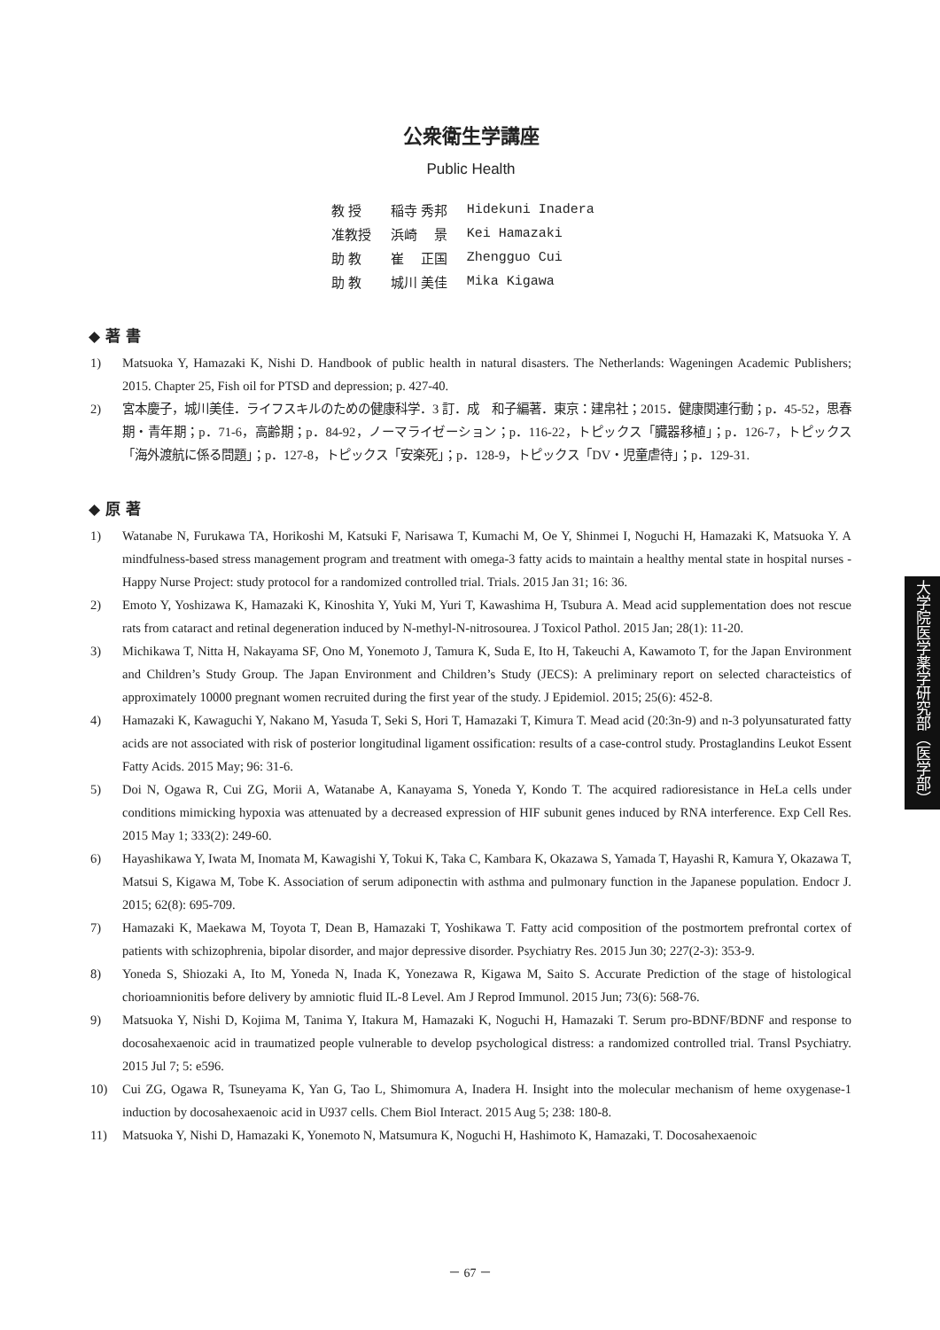公衆衛生学講座
Public Health
| 教 授 | 稲寺 秀邦 | Hidekuni Inadera |
| 准教授 | 浜崎 景 | Kei Hamazaki |
| 助 教 | 崔 正国 | Zhengguo Cui |
| 助 教 | 城川 美佳 | Mika Kigawa |
◆ 著 書
1) Matsuoka Y, Hamazaki K, Nishi D. Handbook of public health in natural disasters. The Netherlands: Wageningen Academic Publishers; 2015. Chapter 25, Fish oil for PTSD and depression; p. 427-40.
2) 宮本慶子，城川美佳．ライフスキルのための健康科学．3 訂．成　和子編著．東京：建帛社；2015．健康関連行動；p．45-52，思春期・青年期；p．71-6，高齢期；p．84-92，ノーマライゼーション；p．116-22，トピックス「臓器移植」；p．126-7，トピックス「海外渡航に係る問題」；p．127-8，トピックス「安楽死」；p．128-9，トピックス「DV・児童虐待」；p．129-31.
◆ 原 著
1) Watanabe N, Furukawa TA, Horikoshi M, Katsuki F, Narisawa T, Kumachi M, Oe Y, Shinmei I, Noguchi H, Hamazaki K, Matsuoka Y. A mindfulness-based stress management program and treatment with omega-3 fatty acids to maintain a healthy mental state in hospital nurses - Happy Nurse Project: study protocol for a randomized controlled trial. Trials. 2015 Jan 31; 16: 36.
2) Emoto Y, Yoshizawa K, Hamazaki K, Kinoshita Y, Yuki M, Yuri T, Kawashima H, Tsubura A. Mead acid supplementation does not rescue rats from cataract and retinal degeneration induced by N-methyl-N-nitrosourea. J Toxicol Pathol. 2015 Jan; 28(1): 11-20.
3) Michikawa T, Nitta H, Nakayama SF, Ono M, Yonemoto J, Tamura K, Suda E, Ito H, Takeuchi A, Kawamoto T, for the Japan Environment and Children’s Study Group. The Japan Environment and Children’s Study (JECS): A preliminary report on selected characteistics of approximately 10000 pregnant women recruited during the first year of the study. J Epidemiol. 2015; 25(6): 452-8.
4) Hamazaki K, Kawaguchi Y, Nakano M, Yasuda T, Seki S, Hori T, Hamazaki T, Kimura T. Mead acid (20:3n-9) and n-3 polyunsaturated fatty acids are not associated with risk of posterior longitudinal ligament ossification: results of a case-control study. Prostaglandins Leukot Essent Fatty Acids. 2015 May; 96: 31-6.
5) Doi N, Ogawa R, Cui ZG, Morii A, Watanabe A, Kanayama S, Yoneda Y, Kondo T. The acquired radioresistance in HeLa cells under conditions mimicking hypoxia was attenuated by a decreased expression of HIF subunit genes induced by RNA interference. Exp Cell Res. 2015 May 1; 333(2): 249-60.
6) Hayashikawa Y, Iwata M, Inomata M, Kawagishi Y, Tokui K, Taka C, Kambara K, Okazawa S, Yamada T, Hayashi R, Kamura Y, Okazawa T, Matsui S, Kigawa M, Tobe K. Association of serum adiponectin with asthma and pulmonary function in the Japanese population. Endocr J. 2015; 62(8): 695-709.
7) Hamazaki K, Maekawa M, Toyota T, Dean B, Hamazaki T, Yoshikawa T. Fatty acid composition of the postmortem prefrontal cortex of patients with schizophrenia, bipolar disorder, and major depressive disorder. Psychiatry Res. 2015 Jun 30; 227(2-3): 353-9.
8) Yoneda S, Shiozaki A, Ito M, Yoneda N, Inada K, Yonezawa R, Kigawa M, Saito S. Accurate Prediction of the stage of histological chorioamnionitis before delivery by amniotic fluid IL-8 Level. Am J Reprod Immunol. 2015 Jun; 73(6): 568-76.
9) Matsuoka Y, Nishi D, Kojima M, Tanima Y, Itakura M, Hamazaki K, Noguchi H, Hamazaki T. Serum pro-BDNF/BDNF and response to docosahexaenoic acid in traumatized people vulnerable to develop psychological distress: a randomized controlled trial. Transl Psychiatry. 2015 Jul 7; 5: e596.
10) Cui ZG, Ogawa R, Tsuneyama K, Yan G, Tao L, Shimomura A, Inadera H. Insight into the molecular mechanism of heme oxygenase-1 induction by docosahexaenoic acid in U937 cells. Chem Biol Interact. 2015 Aug 5; 238: 180-8.
11) Matsuoka Y, Nishi D, Hamazaki K, Yonemoto N, Matsumura K, Noguchi H, Hashimoto K, Hamazaki, T. Docosahexaenoic
大学院医学薬学研究部（医学部）
－ 67 －